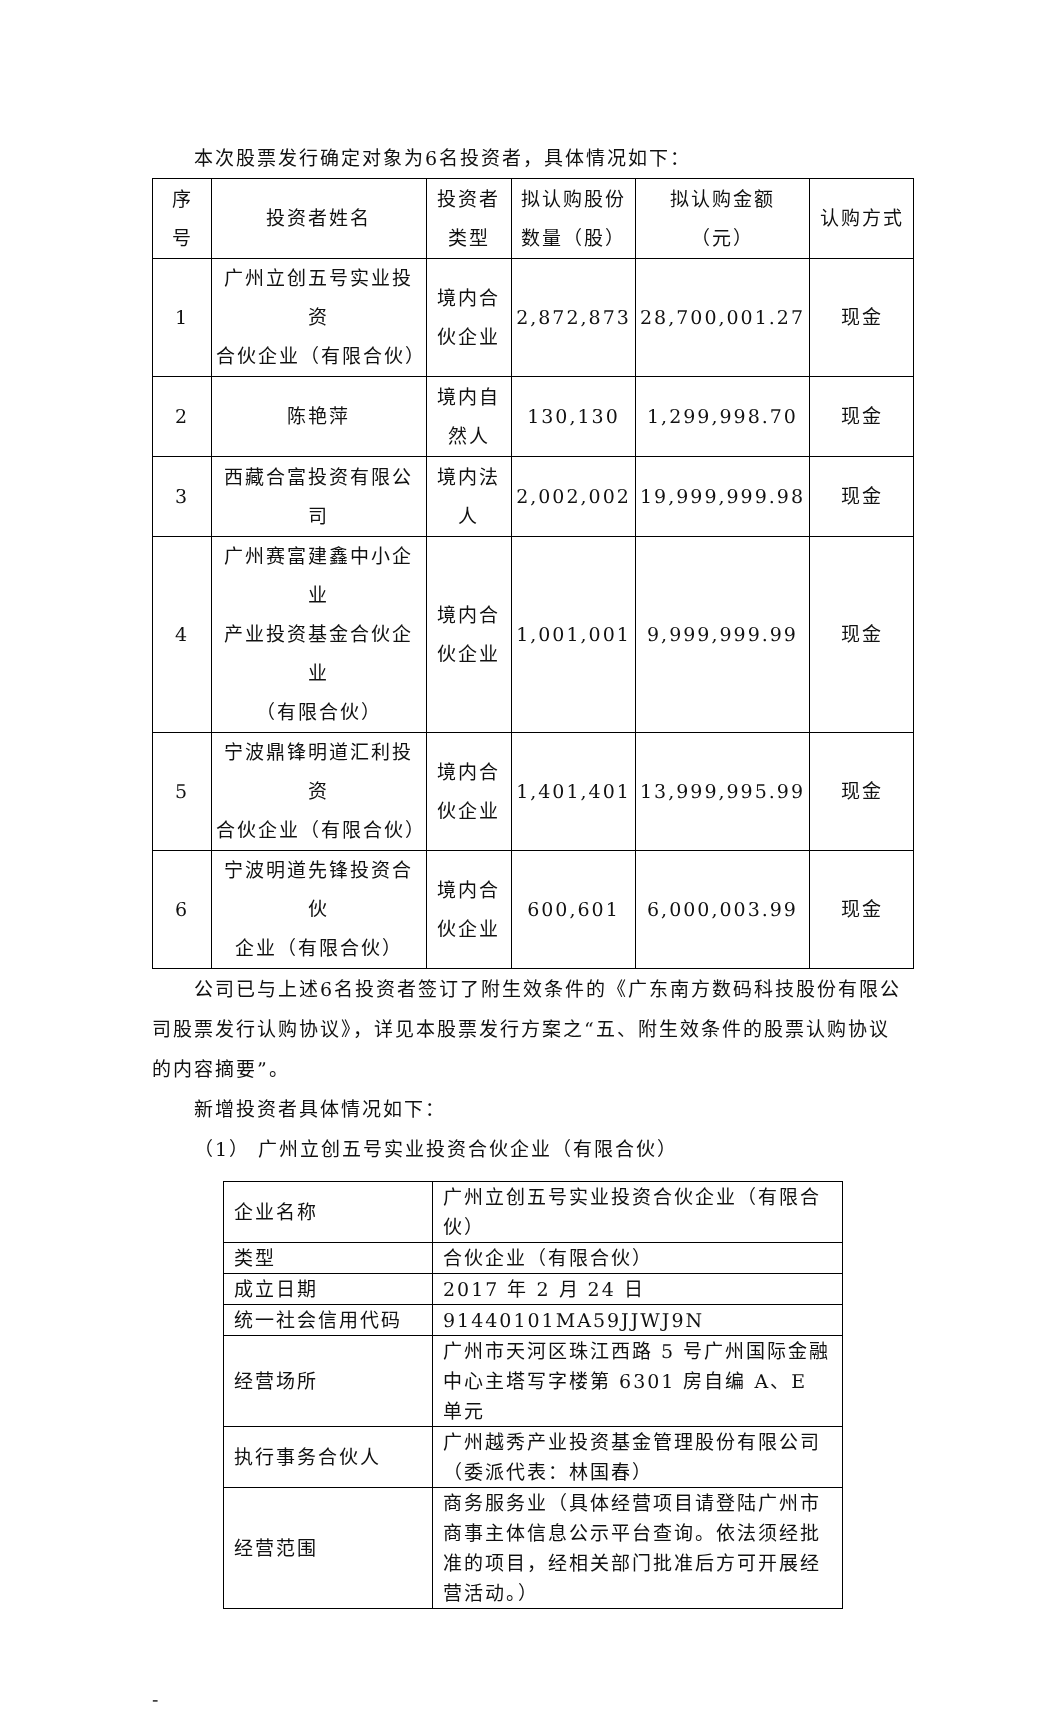本次股票发行确定对象为6名投资者，具体情况如下：
| 序 号 | 投资者姓名 | 投资者 类型 | 拟认购股份 数量（股） | 拟认购金额 （元） | 认购方式 |
| 1 | 广州立创五号实业投资 合伙企业（有限合伙） | 境内合 伙企业 | 2,872,873 | 28,700,001.27 | 现金 |
| 2 | 陈艳萍 | 境内自 然人 | 130,130 | 1,299,998.70 | 现金 |
| 3 | 西藏合富投资有限公司 | 境内法 人 | 2,002,002 | 19,999,999.98 | 现金 |
| 4 | 广州赛富建鑫中小企业 产业投资基金合伙企业 （有限合伙） | 境内合 伙企业 | 1,001,001 | 9,999,999.99 | 现金 |
| 5 | 宁波鼎锋明道汇利投资 合伙企业（有限合伙） | 境内合 伙企业 | 1,401,401 | 13,999,995.99 | 现金 |
| 6 | 宁波明道先锋投资合伙 企业（有限合伙） | 境内合 伙企业 | 600,601 | 6,000,003.99 | 现金 |
公司已与上述6名投资者签订了附生效条件的《广东南方数码科技股份有限公司股票发行认购协议》，详见本股票发行方案之“五、附生效条件的股票认购协议的内容摘要”。
新增投资者具体情况如下：
（1） 广州立创五号实业投资合伙企业（有限合伙）
| 企业名称 | 广州立创五号实业投资合伙企业（有限合伙） |
| 类型 | 合伙企业（有限合伙） |
| 成立日期 | 2017 年 2 月 24 日 |
| 统一社会信用代码 | 91440101MA59JJWJ9N |
| 经营场所 | 广州市天河区珠江西路 5 号广州国际金融中心主塔写字楼第 6301 房自编 A、E 单元 |
| 执行事务合伙人 | 广州越秀产业投资基金管理股份有限公司（委派代表：林国春） |
| 经营范围 | 商务服务业（具体经营项目请登陆广州市商事主体信息公示平台查询。依法须经批准的项目，经相关部门批准后方可开展经营活动。） |
-